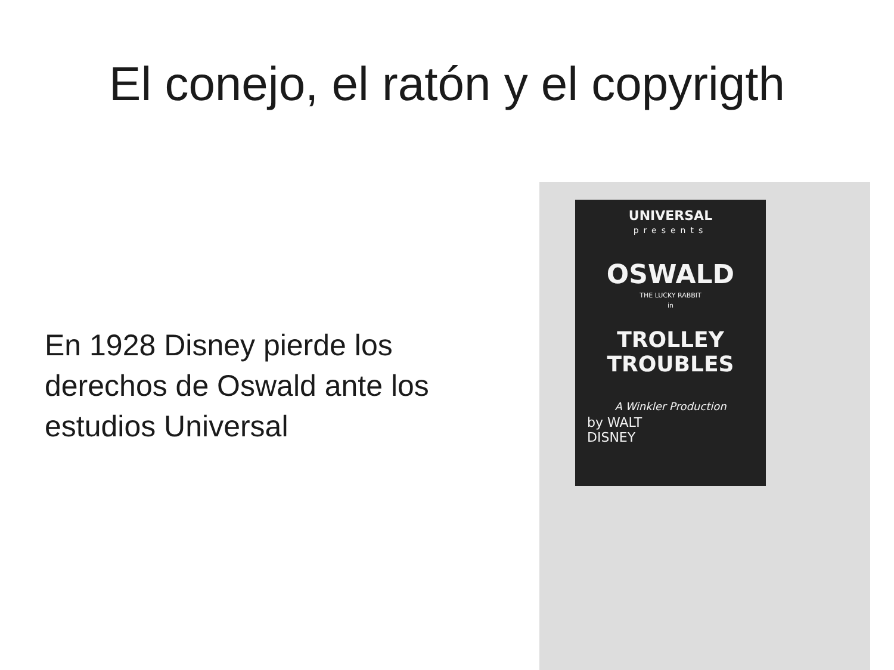El conejo, el ratón y el copyrigth
En 1928 Disney pierde los derechos de Oswald ante los estudios Universal
UNIVERSAL
presents
OSWALD
THE LUCKY RABBIT
in
TROLLEY
TROUBLES
A Winkler Production
by WALT
DISNEY